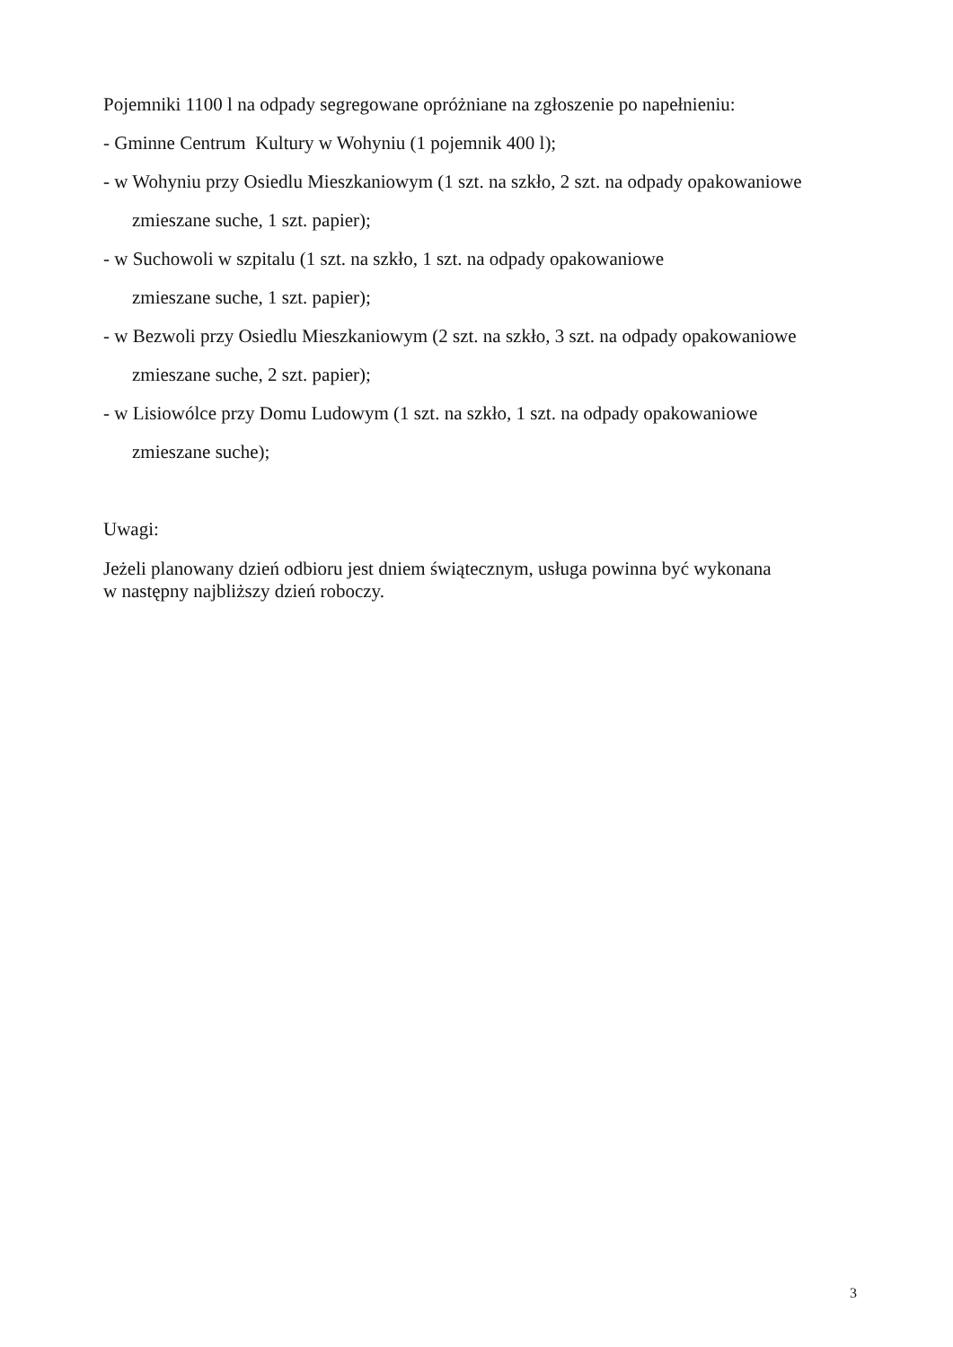Pojemniki 1100 l na odpady segregowane opróżniane na zgłoszenie po napełnieniu:
- Gminne Centrum Kultury w Wohyniu (1 pojemnik 400 l);
- w Wohyniu przy Osiedlu Mieszkaniowym (1 szt. na szkło, 2 szt. na odpady opakowaniowe
zmieszane suche, 1 szt. papier);
- w Suchowoli w szpitalu (1 szt. na szkło, 1 szt. na odpady opakowaniowe
zmieszane suche, 1 szt. papier);
- w Bezwoli przy Osiedlu Mieszkaniowym (2 szt. na szkło, 3 szt. na odpady opakowaniowe
zmieszane suche, 2 szt. papier);
- w Lisiowólce przy Domu Ludowym (1 szt. na szkło, 1 szt. na odpady opakowaniowe
zmieszane suche);
Uwagi:
Jeżeli planowany dzień odbioru jest dniem świątecznym, usługa powinna być wykonana
w następny najbliższy dzień roboczy.
3